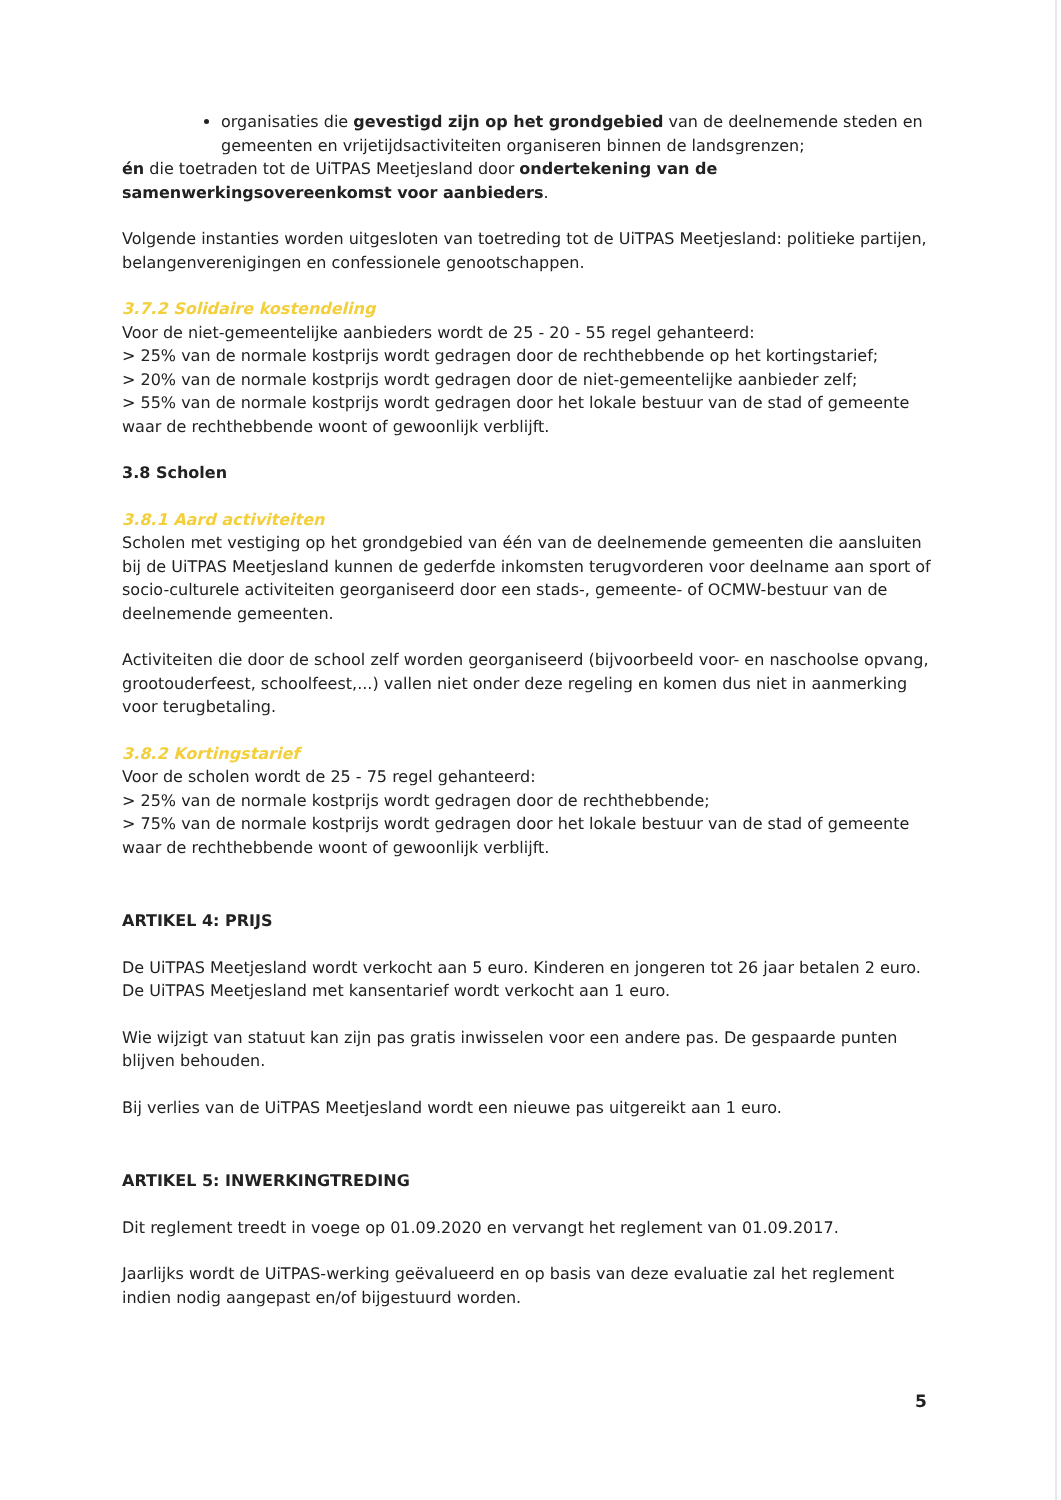organisaties die gevestigd zijn op het grondgebied van de deelnemende steden en gemeenten en vrijetijdsactiviteiten organiseren binnen de landsgrenzen;
én die toetraden tot de UiTPAS Meetjesland door ondertekening van de samenwerkingsovereenkomst voor aanbieders.
Volgende instanties worden uitgesloten van toetreding tot de UiTPAS Meetjesland: politieke partijen, belangenverenigingen en confessionele genootschappen.
3.7.2 Solidaire kostendeling
Voor de niet-gemeentelijke aanbieders wordt de 25 - 20 - 55 regel gehanteerd:
> 25% van de normale kostprijs wordt gedragen door de rechthebbende op het kortingstarief;
> 20% van de normale kostprijs wordt gedragen door de niet-gemeentelijke aanbieder zelf;
> 55% van de normale kostprijs wordt gedragen door het lokale bestuur van de stad of gemeente waar de rechthebbende woont of gewoonlijk verblijft.
3.8 Scholen
3.8.1 Aard activiteiten
Scholen met vestiging op het grondgebied van één van de deelnemende gemeenten die aansluiten bij de UiTPAS Meetjesland kunnen de gederfde inkomsten terugvorderen voor deelname aan sport of socio-culturele activiteiten georganiseerd door een stads-, gemeente- of OCMW-bestuur van de deelnemende gemeenten.
Activiteiten die door de school zelf worden georganiseerd (bijvoorbeeld voor- en naschoolse opvang, grootouderfeest, schoolfeest,...) vallen niet onder deze regeling en komen dus niet in aanmerking voor terugbetaling.
3.8.2 Kortingstarief
Voor de scholen wordt de 25 - 75 regel gehanteerd:
> 25% van de normale kostprijs wordt gedragen door de rechthebbende;
> 75% van de normale kostprijs wordt gedragen door het lokale bestuur van de stad of gemeente waar de rechthebbende woont of gewoonlijk verblijft.
ARTIKEL 4: PRIJS
De UiTPAS Meetjesland wordt verkocht aan 5 euro. Kinderen en jongeren tot 26 jaar betalen 2 euro. De UiTPAS Meetjesland met kansentarief wordt verkocht aan 1 euro.
Wie wijzigt van statuut kan zijn pas gratis inwisselen voor een andere pas. De gespaarde punten blijven behouden.
Bij verlies van de UiTPAS Meetjesland wordt een nieuwe pas uitgereikt aan 1 euro.
ARTIKEL 5: INWERKINGTREDING
Dit reglement treedt in voege op 01.09.2020 en vervangt het reglement van 01.09.2017.
Jaarlijks wordt de UiTPAS-werking geëvalueerd en op basis van deze evaluatie zal het reglement indien nodig aangepast en/of bijgestuurd worden.
5